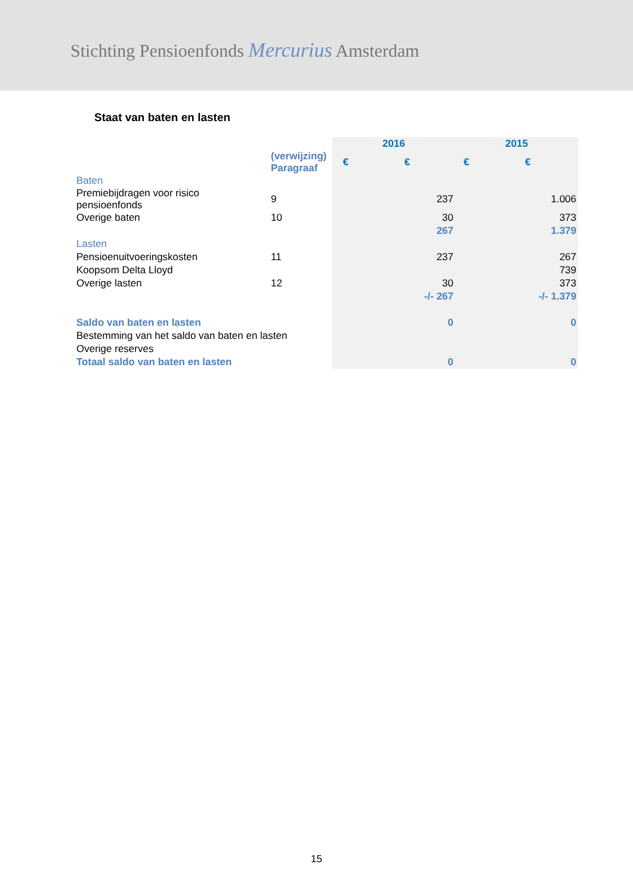Stichting Pensioenfonds Mercurius Amsterdam
Staat van baten en lasten
| | | 2016 | | 2015 | |
| --- | --- | --- | --- | --- | --- |
| | (verwijzing) Paragraaf | € | € | € | € |
| Baten | | | | | |
| Premiebijdragen voor risico pensioenfonds | 9 | | 237 | | 1.006 |
| Overige baten | 10 | | 30 | | 373 |
| | | | 267 | | 1.379 |
| Lasten | | | | | |
| Pensioenuitvoeringskosten | 11 | | 237 | | 267 |
| Koopsom Delta Lloyd | | | | | 739 |
| Overige lasten | 12 | | 30 | | 373 |
| | | | -/- 267 | | -/- 1.379 |
| Saldo van baten en lasten | | | 0 | | 0 |
| Bestemming van het saldo van baten en lasten | | | | | |
| Overige reserves | | | | | |
| Totaal saldo van baten en lasten | | | 0 | | 0 |
15